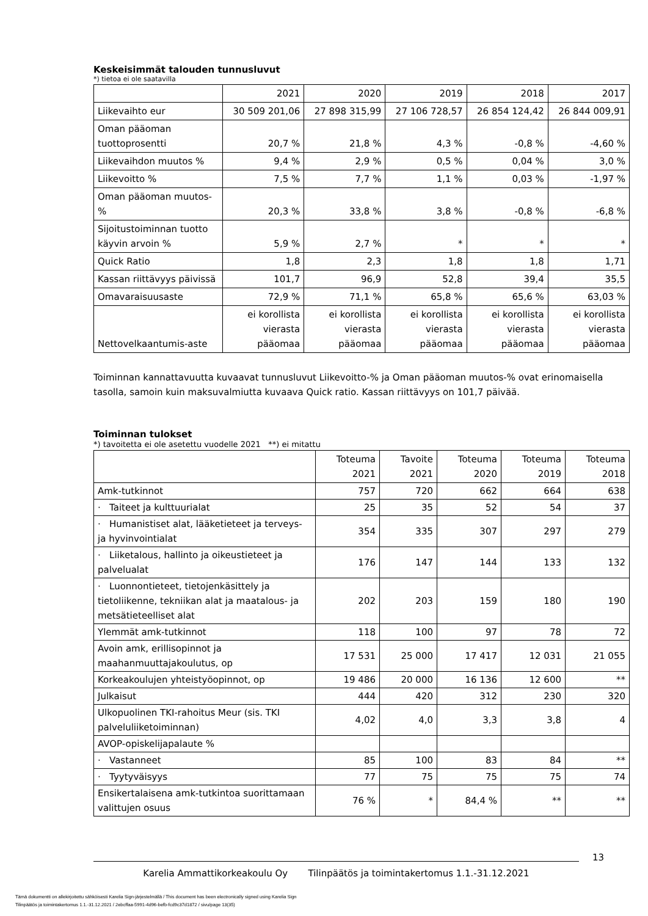Keskeisimmät talouden tunnusluvut
*) tietoa ei ole saatavilla
| | 2021 | 2020 | 2019 | 2018 | 2017 |
| --- | --- | --- | --- | --- | --- |
| Liikevaihto eur | 30 509 201,06 | 27 898 315,99 | 27 106 728,57 | 26 854 124,42 | 26 844 009,91 |
| Oman pääoman tuottoprosentti | 20,7 % | 21,8 % | 4,3 % | -0,8 % | -4,60 % |
| Liikevaihdon muutos % | 9,4 % | 2,9 % | 0,5 % | 0,04 % | 3,0 % |
| Liikevoitto % | 7,5 % | 7,7 % | 1,1 % | 0,03 % | -1,97 % |
| Oman pääoman muutos-% | 20,3 % | 33,8 % | 3,8 % | -0,8 % | -6,8 % |
| Sijoitustoiminnan tuotto käyvin arvoin % | 5,9 % | 2,7 % | * | * | * |
| Quick Ratio | 1,8 | 2,3 | 1,8 | 1,8 | 1,71 |
| Kassan riittävyys päivissä | 101,7 | 96,9 | 52,8 | 39,4 | 35,5 |
| Omavaraisuusaste | 72,9 % | 71,1 % | 65,8 % | 65,6 % | 63,03 % |
| Nettovelkaantumis-aste | ei korollista vierasta pääomaa | ei korollista vierasta pääomaa | ei korollista vierasta pääomaa | ei korollista vierasta pääomaa | ei korollista vierasta pääomaa |
Toiminnan kannattavuutta kuvaavat tunnusluvut Liikevoitto-% ja Oman pääoman muutos-% ovat erinomaisella tasolla, samoin kuin maksuvalmiutta kuvaava Quick ratio. Kassan riittävyys on 101,7 päivää.
Toiminnan tulokset
*) tavoitetta ei ole asetettu vuodelle 2021 **) ei mitattu
| | Toteuma 2021 | Tavoite 2021 | Toteuma 2020 | Toteuma 2019 | Toteuma 2018 |
| --- | --- | --- | --- | --- | --- |
| Amk-tutkinnot | 757 | 720 | 662 | 664 | 638 |
| · Taiteet ja kulttuurialat | 25 | 35 | 52 | 54 | 37 |
| · Humanistiset alat, lääketieteet ja terveys- ja hyvinvointialat | 354 | 335 | 307 | 297 | 279 |
| · Liiketalous, hallinto ja oikeustieteet ja palvelualat | 176 | 147 | 144 | 133 | 132 |
| · Luonnontieteet, tietojenkäsittely ja tietoliikenne, tekniikan alat ja maatalous- ja metsätieteelliset alat | 202 | 203 | 159 | 180 | 190 |
| Ylemmät amk-tutkinnot | 118 | 100 | 97 | 78 | 72 |
| Avoin amk, erillisopinnot ja maahanmuuttajakoulutus, op | 17 531 | 25 000 | 17 417 | 12 031 | 21 055 |
| Korkeakoulujen yhteistyöopinnot, op | 19 486 | 20 000 | 16 136 | 12 600 | ** |
| Julkaisut | 444 | 420 | 312 | 230 | 320 |
| Ulkopuolinen TKI-rahoitus Meur (sis. TKI palveluliiketoiminnan) | 4,02 | 4,0 | 3,3 | 3,8 | 4 |
| AVOP-opiskelijapalaute % | | | | | |
| · Vastanneet | 85 | 100 | 83 | 84 | ** |
| · Tyytyväisyys | 77 | 75 | 75 | 75 | 74 |
| Ensikertalaisena amk-tutkintoa suorittamaan valittujen osuus | 76 % | * | 84,4 % | ** | ** |
13
Karelia Ammattikorkeakoulu Oy Tilinpäätös ja toimintakertomus 1.1.-31.12.2021
Tämä dokumentti on allekirjoitettu sähköisesti Karelia Sign-järjestelmällä / This document has been electronically signed using Karelia Sign
Tilinpäätös ja toimintakertomus 1.1.-31.12.2021 / 2ebcffaa-5991-4d96-befb-fcd9c37d1872 / sivu/page 13(35)